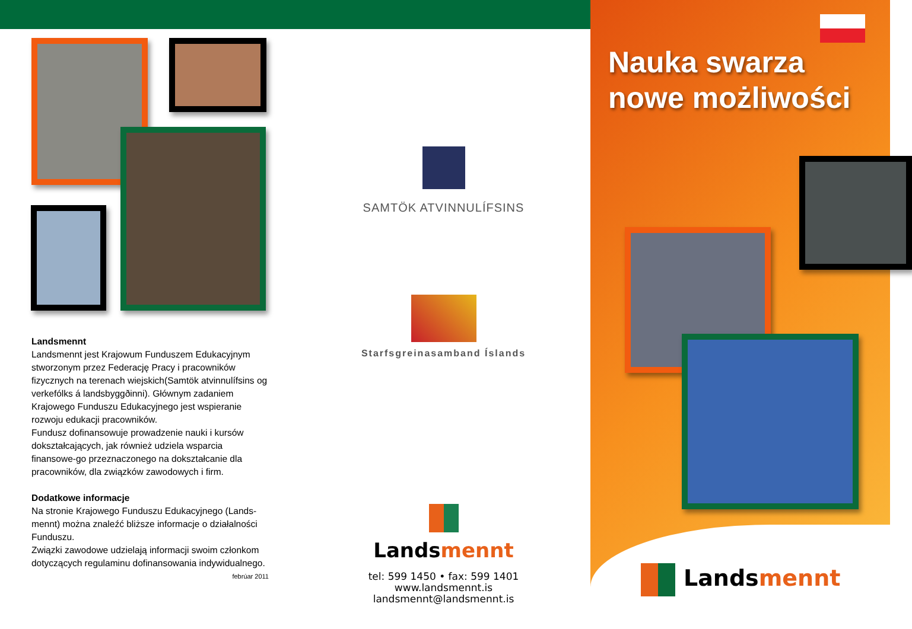Landsmennt
Landsmennt jest Krajowum Funduszem Edukacyjnym stworzonym przez Federację Pracy i pracowników fizycznych na terenach wiejskich(Samtök atvinnulífsins og verkefólks á landsbyggðinni). Głównym zadaniem Krajowego Funduszu Edukacyjnego jest wspieranie rozwoju edukacji pracowników.
Fundusz dofinansowuje prowadzenie nauki i kursów dokształcających, jak również udziela wsparcia finansowe-go przeznaczonego na dokształcanie dla pracowników, dla związków zawodowych i firm.
Dodatkowe informacje
Na stronie Krajowego Funduszu Edukacyjnego (Lands-mennt) można znaleźć bliższe informacje o działalności Funduszu.
Związki zawodowe udzielają informacji swoim członkom dotyczących regulaminu dofinansowania indywidualnego.
febrúar 2011
SAMTÖK ATVINNULÍFSINS
Starfsgreinasamband Íslands
Landsmennt
tel: 599 1450 • fax: 599 1401
www.landsmennt.is
landsmennt@landsmennt.is
Nauka swarza
nowe możliwości
Landsmennt